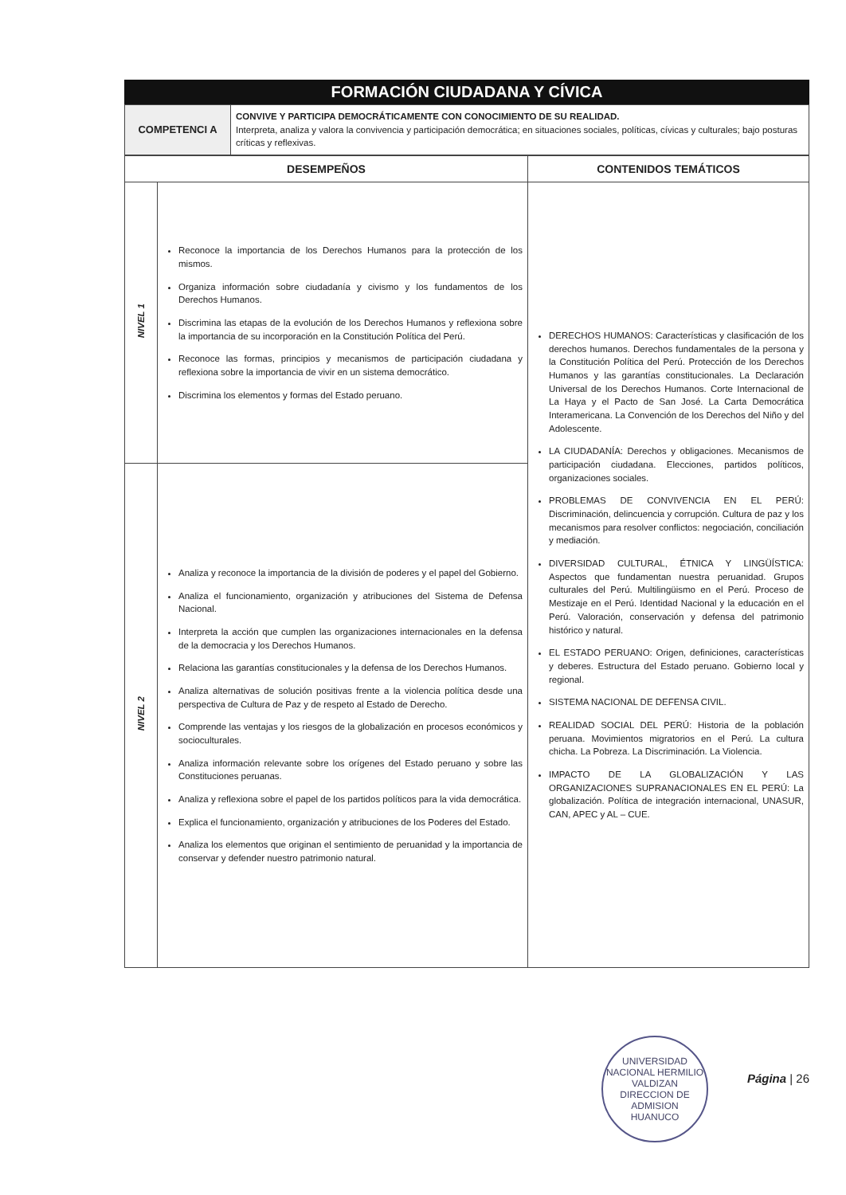FORMACIÓN CIUDADANA Y CÍVICA
| COMPETENCI A | CONVIVE Y PARTICIPA DEMOCRÁTICAMENTE CON CONOCIMIENTO DE SU REALIDAD. Interpreta, analiza y valora la convivencia y participación democrática; en situaciones sociales, políticas, cívicas y culturales; bajo posturas críticas y reflexivas. |
| DESEMPEÑOS | | CONTENIDOS TEMÁTICOS |
| --- | --- | --- |
| NIVEL 1 | Reconoce la importancia de los Derechos Humanos para la protección de los mismos. Organiza información sobre ciudadanía y civismo y los fundamentos de los Derechos Humanos. Discrimina las etapas de la evolución de los Derechos Humanos y reflexiona sobre la importancia de su incorporación en la Constitución Política del Perú. Reconoce las formas, principios y mecanismos de participación ciudadana y reflexiona sobre la importancia de vivir en un sistema democrático. Discrimina los elementos y formas del Estado peruano. | DERECHOS HUMANOS: Características y clasificación de los derechos humanos. Derechos fundamentales de la persona y la Constitución Política del Perú. Protección de los Derechos Humanos y las garantías constitucionales. La Declaración Universal de los Derechos Humanos. Corte Internacional de La Haya y el Pacto de San José. La Carta Democrática Interamericana. La Convención de los Derechos del Niño y del Adolescente. LA CIUDADANÍA: Derechos y obligaciones. Mecanismos de participación ciudadana. Elecciones, partidos políticos, organizaciones sociales. PROBLEMAS DE CONVIVENCIA EN EL PERÚ: Discriminación, delincuencia y corrupción. Cultura de paz y los mecanismos para resolver conflictos: negociación, conciliación y mediación. DIVERSIDAD CULTURAL, ÉTNICA Y LINGÜÍSTICA: Aspectos que fundamentan nuestra peruanidad. Grupos culturales del Perú. Multilingüismo en el Perú. Proceso de Mestizaje en el Perú. Identidad Nacional y la educación en el Perú. Valoración, conservación y defensa del patrimonio histórico y natural. EL ESTADO PERUANO: Origen, definiciones, características y deberes. Estructura del Estado peruano. Gobierno local y regional. SISTEMA NACIONAL DE DEFENSA CIVIL. REALIDAD SOCIAL DEL PERÚ: Historia de la población peruana. Movimientos migratorios en el Perú. La cultura chicha. La Pobreza. La Discriminación. La Violencia. IMPACTO DE LA GLOBALIZACIÓN Y LAS ORGANIZACIONES SUPRANACIONALES EN EL PERÚ: La globalización. Política de integración internacional, UNASUR, CAN, APEC y AL – CUE. |
| NIVEL 2 | Analiza y reconoce la importancia de la división de poderes y el papel del Gobierno. Analiza el funcionamiento, organización y atribuciones del Sistema de Defensa Nacional. Interpreta la acción que cumplen las organizaciones internacionales en la defensa de la democracia y los Derechos Humanos. Relaciona las garantías constitucionales y la defensa de los Derechos Humanos. Analiza alternativas de solución positivas frente a la violencia política desde una perspectiva de Cultura de Paz y de respeto al Estado de Derecho. Comprende las ventajas y los riesgos de la globalización en procesos económicos y socioculturales. Analiza información relevante sobre los orígenes del Estado peruano y sobre las Constituciones peruanas. Analiza y reflexiona sobre el papel de los partidos políticos para la vida democrática. Explica el funcionamiento, organización y atribuciones de los Poderes del Estado. Analiza los elementos que originan el sentimiento de peruanidad y la importancia de conservar y defender nuestro patrimonio natural. | |
UNIVERSIDAD NACIONAL HERMILIO VALDIZAN
DIRECCION DE ADMISION
HUANUCO
Página | 26